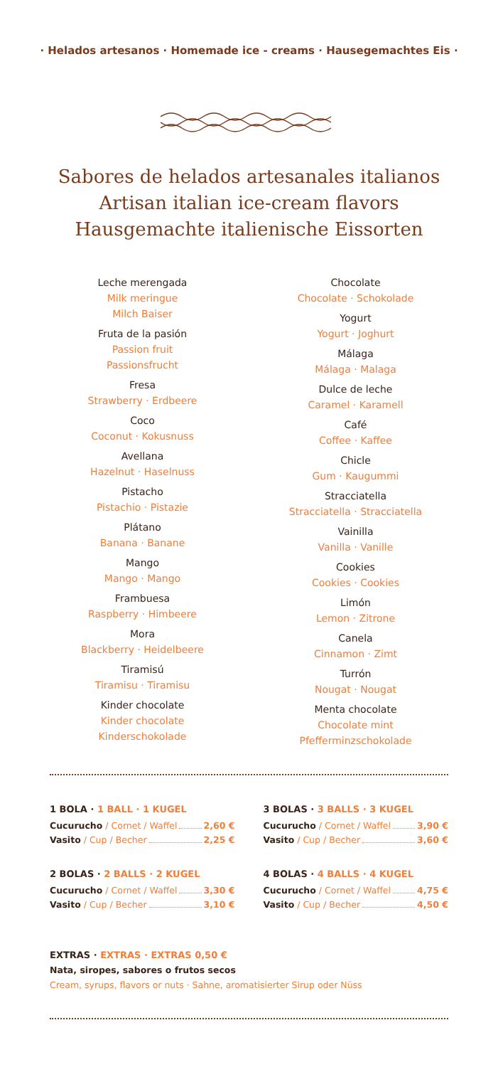· Helados artesanos · Homemade ice - creams · Hausegemachtes Eis ·
Sabores de helados artesanales italianos
Artisan italian ice-cream flavors
Hausgemachte italienische Eissorten
Leche merengada
Milk meringue
Milch Baiser
Fruta de la pasión
Passion fruit
Passionsfrucht
Fresa
Strawberry · Erdbeere
Coco
Coconut · Kokusnuss
Avellana
Hazelnut · Haselnuss
Pistacho
Pistachio · Pistazie
Plátano
Banana · Banane
Mango
Mango · Mango
Frambuesa
Raspberry · Himbeere
Mora
Blackberry · Heidelbeere
Tiramisú
Tiramisu · Tiramisu
Kinder chocolate
Kinder chocolate
Kinderschokolade
Chocolate
Chocolate · Schokolade
Yogurt
Yogurt · Joghurt
Málaga
Málaga · Malaga
Dulce de leche
Caramel · Karamell
Café
Coffee · Kaffee
Chicle
Gum · Kaugummi
Stracciatella
Stracciatella · Stracciatella
Vainilla
Vanilla · Vanille
Cookies
Cookies · Cookies
Limón
Lemon · Zitrone
Canela
Cinnamon · Zimt
Turrón
Nougat · Nougat
Menta chocolate
Chocolate mint
Pfefferminzschokolade
1 BOLA · 1 BALL · 1 KUGEL
Cucurucho / Cornet / Waffel 2,60 €
Vasito / Cup / Becher 2,25 €
2 BOLAS · 2 BALLS · 2 KUGEL
Cucurucho / Cornet / Waffel 3,30 €
Vasito / Cup / Becher 3,10 €
3 BOLAS · 3 BALLS · 3 KUGEL
Cucurucho / Cornet / Waffel 3,90 €
Vasito / Cup / Becher 3,60 €
4 BOLAS · 4 BALLS · 4 KUGEL
Cucurucho / Cornet / Waffel 4,75 €
Vasito / Cup / Becher 4,50 €
EXTRAS · EXTRAS · EXTRAS 0,50 €
Nata, siropes, sabores o frutos secos
Cream, syrups, flavors or nuts · Sahne, aromatisierter Sirup oder Nüss